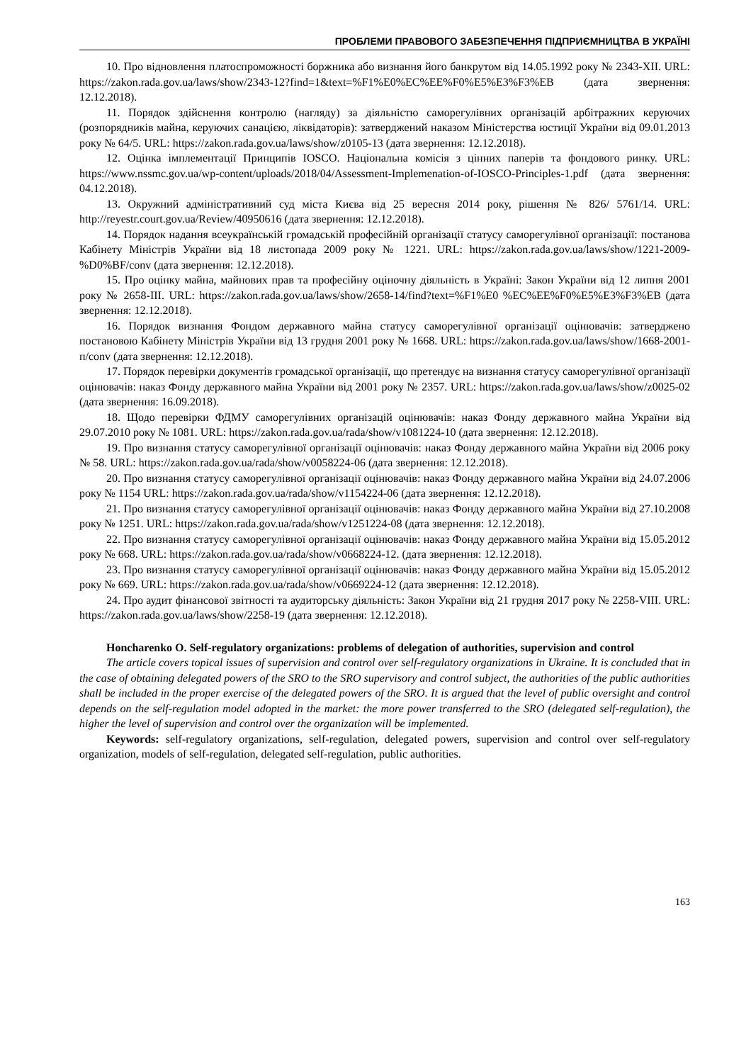ПРОБЛЕМИ ПРАВОВОГО ЗАБЕЗПЕЧЕННЯ ПІДПРИЄМНИЦТВА В УКРАЇНІ
10. Про відновлення платоспроможності боржника або визнання його банкрутом від 14.05.1992 року № 2343-XII. URL: https://zakon.rada.gov.ua/laws/show/2343-12?find=1&text=%F1%E0%EC%EE%F0%E5%E3%F3%EB (дата звернення: 12.12.2018).
11. Порядок здійснення контролю (нагляду) за діяльністю саморегулівних організацій арбітражних керуючих (розпорядників майна, керуючих санацією, ліквідаторів): затверджений наказом Міністерства юстиції України від 09.01.2013 року № 64/5. URL: https://zakon.rada.gov.ua/laws/show/z0105-13 (дата звернення: 12.12.2018).
12. Оцінка імплементації Принципів IOSCO. Національна комісія з цінних паперів та фондового ринку. URL: https://www.nssmc.gov.ua/wp-content/uploads/2018/04/Assessment-Implemenation-of-IOSCO-Principles-1.pdf (дата звернення: 04.12.2018).
13. Окружний адміністративний суд міста Києва від 25 вересня 2014 року, рішення № 826/ 5761/14. URL: http://reyestr.court.gov.ua/Review/40950616 (дата звернення: 12.12.2018).
14. Порядок надання всеукраїнській громадській професійній організації статусу саморегулівної організації: постанова Кабінету Міністрів України від 18 листопада 2009 року № 1221. URL: https://zakon.rada.gov.ua/laws/show/1221-2009-%D0%BF/conv (дата звернення: 12.12.2018).
15. Про оцінку майна, майнових прав та професійну оціночну діяльність в Україні: Закон України від 12 липня 2001 року № 2658-III. URL: https://zakon.rada.gov.ua/laws/show/2658-14/find?text=%F1%E0 %EC%EE%F0%E5%E3%F3%EB (дата звернення: 12.12.2018).
16. Порядок визнання Фондом державного майна статусу саморегулівної організації оцінювачів: затверджено постановою Кабінету Міністрів України від 13 грудня 2001 року № 1668. URL: https://zakon.rada.gov.ua/laws/show/1668-2001-п/conv (дата звернення: 12.12.2018).
17. Порядок перевірки документів громадської організації, що претендує на визнання статусу саморегулівної організації оцінювачів: наказ Фонду державного майна України від 2001 року № 2357. URL: https://zakon.rada.gov.ua/laws/show/z0025-02 (дата звернення: 16.09.2018).
18. Щодо перевірки ФДМУ саморегулівних організацій оцінювачів: наказ Фонду державного майна України від 29.07.2010 року № 1081. URL: https://zakon.rada.gov.ua/rada/show/v1081224-10 (дата звернення: 12.12.2018).
19. Про визнання статусу саморегулівної організації оцінювачів: наказ Фонду державного майна України від 2006 року № 58. URL: https://zakon.rada.gov.ua/rada/show/v0058224-06 (дата звернення: 12.12.2018).
20. Про визнання статусу саморегулівної організації оцінювачів: наказ Фонду державного майна України від 24.07.2006 року № 1154 URL: https://zakon.rada.gov.ua/rada/show/v1154224-06 (дата звернення: 12.12.2018).
21. Про визнання статусу саморегулівної організації оцінювачів: наказ Фонду державного майна України від 27.10.2008 року № 1251. URL: https://zakon.rada.gov.ua/rada/show/v1251224-08 (дата звернення: 12.12.2018).
22. Про визнання статусу саморегулівної організації оцінювачів: наказ Фонду державного майна України від 15.05.2012 року № 668. URL: https://zakon.rada.gov.ua/rada/show/v0668224-12. (дата звернення: 12.12.2018).
23. Про визнання статусу саморегулівної організації оцінювачів: наказ Фонду державного майна України від 15.05.2012 року № 669. URL: https://zakon.rada.gov.ua/rada/show/v0669224-12 (дата звернення: 12.12.2018).
24. Про аудит фінансової звітності та аудиторську діяльність: Закон України від 21 грудня 2017 року № 2258-VIII. URL: https://zakon.rada.gov.ua/laws/show/2258-19 (дата звернення: 12.12.2018).
Honcharenko O. Self-regulatory organizations: problems of delegation of authorities, supervision and control
The article covers topical issues of supervision and control over self-regulatory organizations in Ukraine. It is concluded that in the case of obtaining delegated powers of the SRO to the SRO supervisory and control subject, the authorities of the public authorities shall be included in the proper exercise of the delegated powers of the SRO. It is argued that the level of public oversight and control depends on the self-regulation model adopted in the market: the more power transferred to the SRO (delegated self-regulation), the higher the level of supervision and control over the organization will be implemented.
Keywords: self-regulatory organizations, self-regulation, delegated powers, supervision and control over self-regulatory organization, models of self-regulation, delegated self-regulation, public authorities.
163